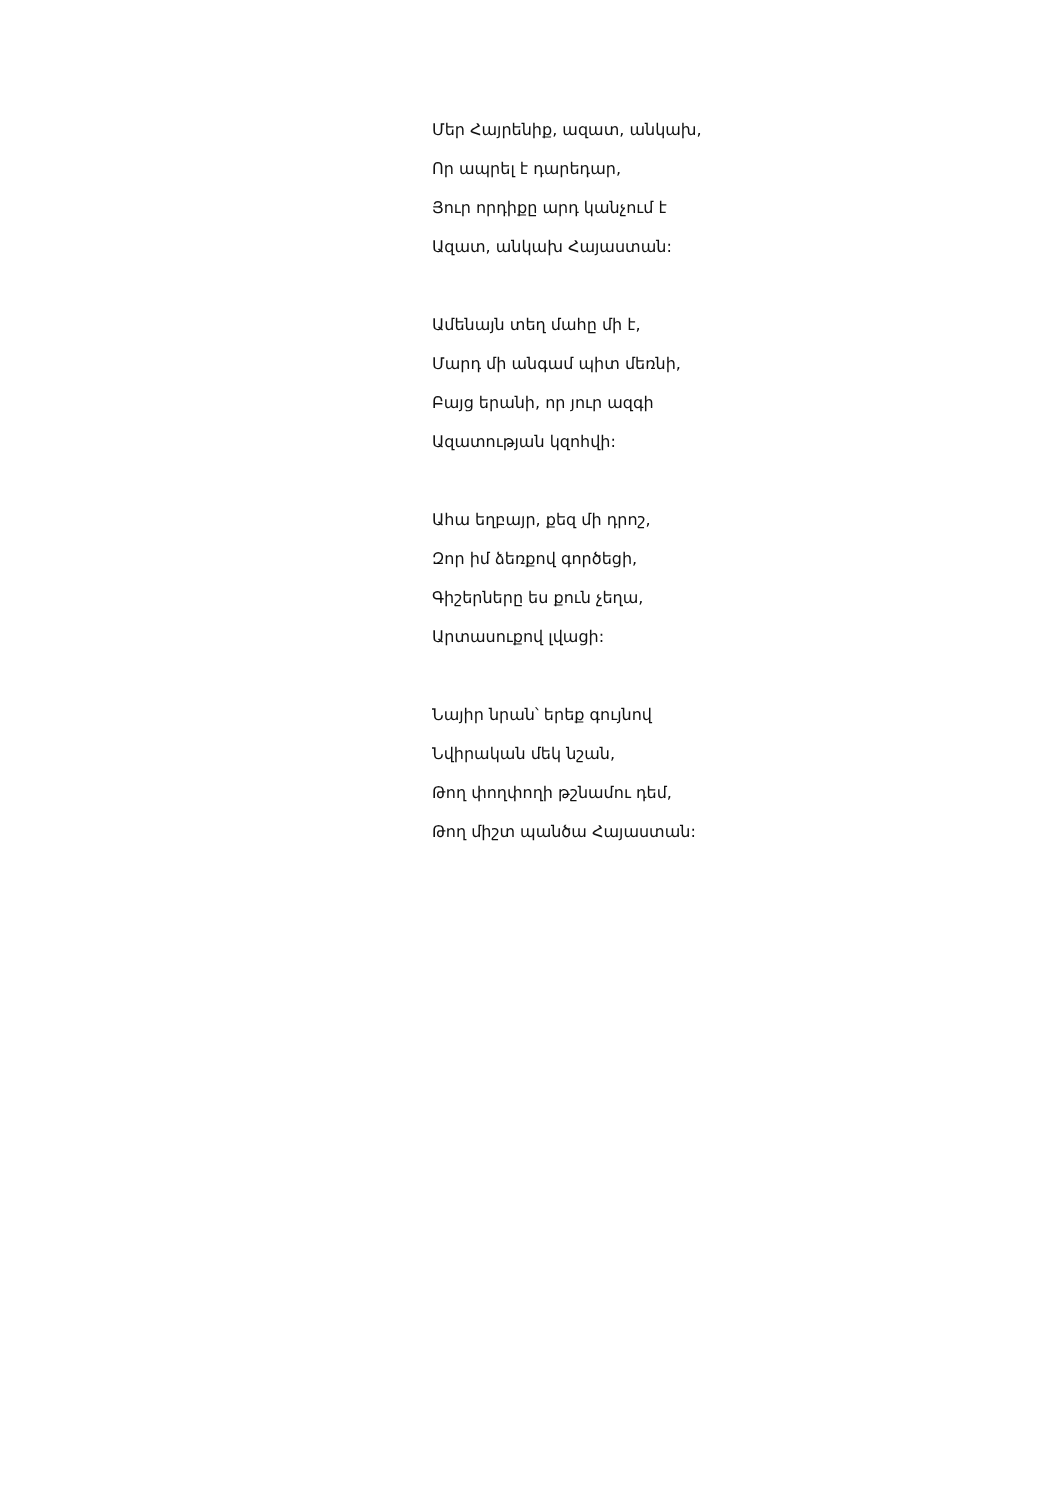Մեր Հայրենիք, ազատ, անկախ,
Որ ապրել է դարեդար,
Յուր որդիքը արդ կանչում է
Ազատ, անկախ Հայաստան:
Ամենայն տեղ մահը մի է,
Մարդ մի անգամ պիտ մեռնի,
Բայց երանի, որ յուր ազգի
Ազատության կզոհվի:
Ահա եղբայր, քեզ մի դրոշ,
Զոր իմ ձեռքով գործեցի,
Գիշերները ես քուն չեղա,
Արտասուքով լվացի:
Նայիր նրան՝ երեք գույնով
Նվիրական մեկ նշան,
Թող փողփողի թշնամու դեմ,
Թող միշտ պանծա Հայաստան: